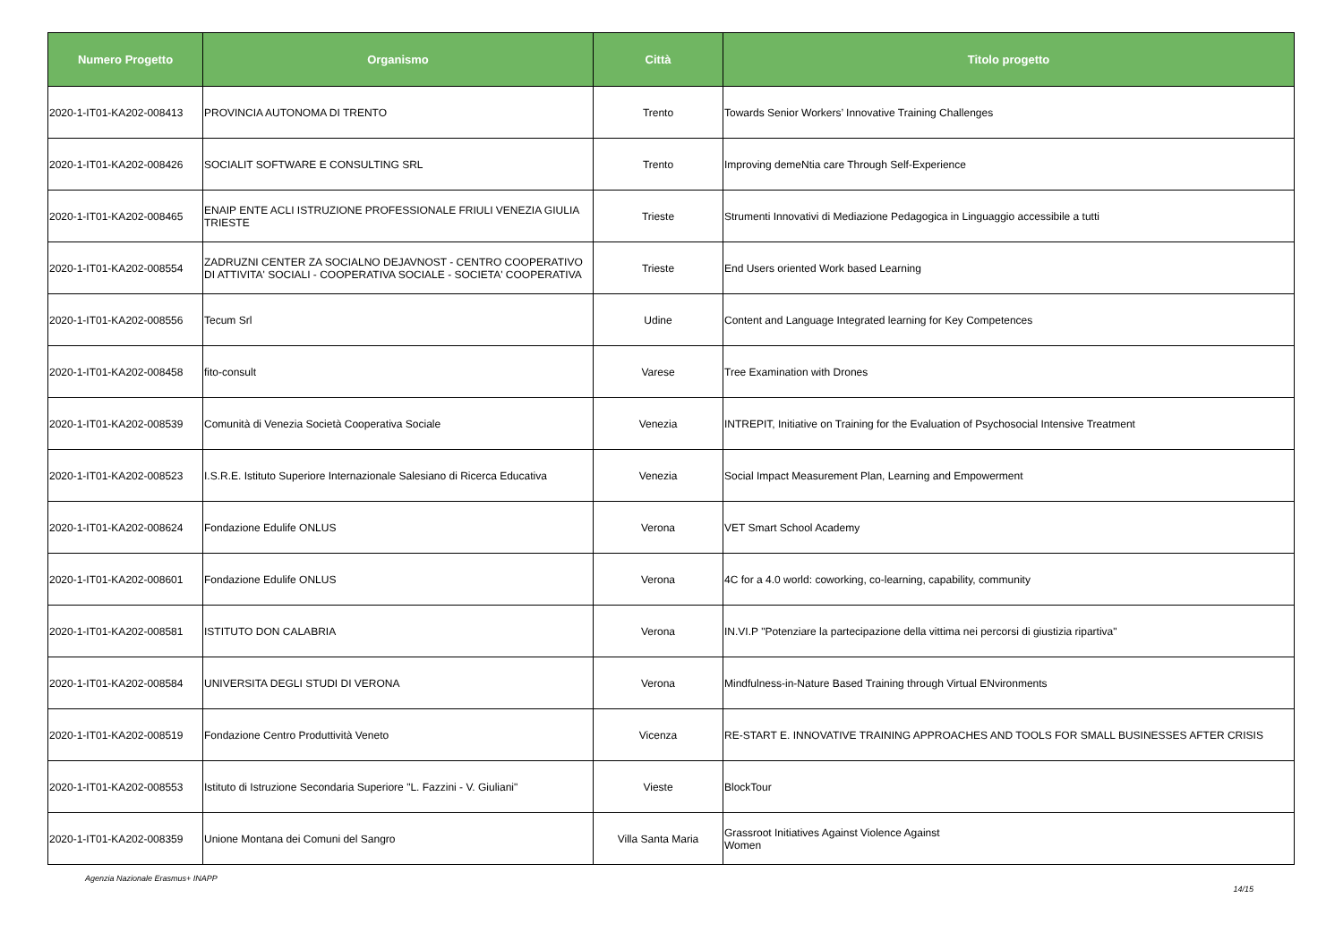| Numero Progetto | Organismo | Città | Titolo progetto |
| --- | --- | --- | --- |
| 2020-1-IT01-KA202-008413 | PROVINCIA AUTONOMA DI TRENTO | Trento | Towards Senior Workers’ Innovative Training Challenges |
| 2020-1-IT01-KA202-008426 | SOCIALIT SOFTWARE E CONSULTING SRL | Trento | Improving demeNtia care Through Self-Experience |
| 2020-1-IT01-KA202-008465 | ENAIP ENTE ACLI ISTRUZIONE PROFESSIONALE FRIULI VENEZIA GIULIA TRIESTE | Trieste | Strumenti Innovativi di Mediazione Pedagogica in Linguaggio accessibile a tutti |
| 2020-1-IT01-KA202-008554 | ZADRUZNI CENTER ZA SOCIALNO DEJAVNOST - CENTRO COOPERATIVO DI ATTIVITA' SOCIALI - COOPERATIVA SOCIALE - SOCIETA' COOPERATIVA | Trieste | End Users oriented Work based Learning |
| 2020-1-IT01-KA202-008556 | Tecum Srl | Udine | Content and Language Integrated learning for Key Competences |
| 2020-1-IT01-KA202-008458 | fito-consult | Varese | Tree Examination with Drones |
| 2020-1-IT01-KA202-008539 | Comunità di Venezia Società Cooperativa Sociale | Venezia | INTREPIT, Initiative on Training for the Evaluation of Psychosocial Intensive Treatment |
| 2020-1-IT01-KA202-008523 | I.S.R.E. Istituto Superiore Internazionale Salesiano di Ricerca Educativa | Venezia | Social Impact Measurement Plan, Learning and Empowerment |
| 2020-1-IT01-KA202-008624 | Fondazione Edulife ONLUS | Verona | VET Smart School Academy |
| 2020-1-IT01-KA202-008601 | Fondazione Edulife ONLUS | Verona | 4C for a 4.0 world: coworking, co-learning, capability, community |
| 2020-1-IT01-KA202-008581 | ISTITUTO DON CALABRIA | Verona | IN.VI.P "Potenziare la partecipazione della vittima nei percorsi di giustizia ripartiva" |
| 2020-1-IT01-KA202-008584 | UNIVERSITA DEGLI STUDI DI VERONA | Verona | Mindfulness-in-Nature Based Training through Virtual ENvironments |
| 2020-1-IT01-KA202-008519 | Fondazione Centro Produttività Veneto | Vicenza | RE-START E. INNOVATIVE TRAINING APPROACHES AND TOOLS FOR SMALL BUSINESSES AFTER CRISIS |
| 2020-1-IT01-KA202-008553 | Istituto di Istruzione Secondaria Superiore "L. Fazzini - V. Giuliani" | Vieste | BlockTour |
| 2020-1-IT01-KA202-008359 | Unione Montana dei Comuni del Sangro | Villa Santa Maria | Grassroot Initiatives Against Violence Against Women |
Agenzia Nazionale Erasmus+ INAPP 14/15